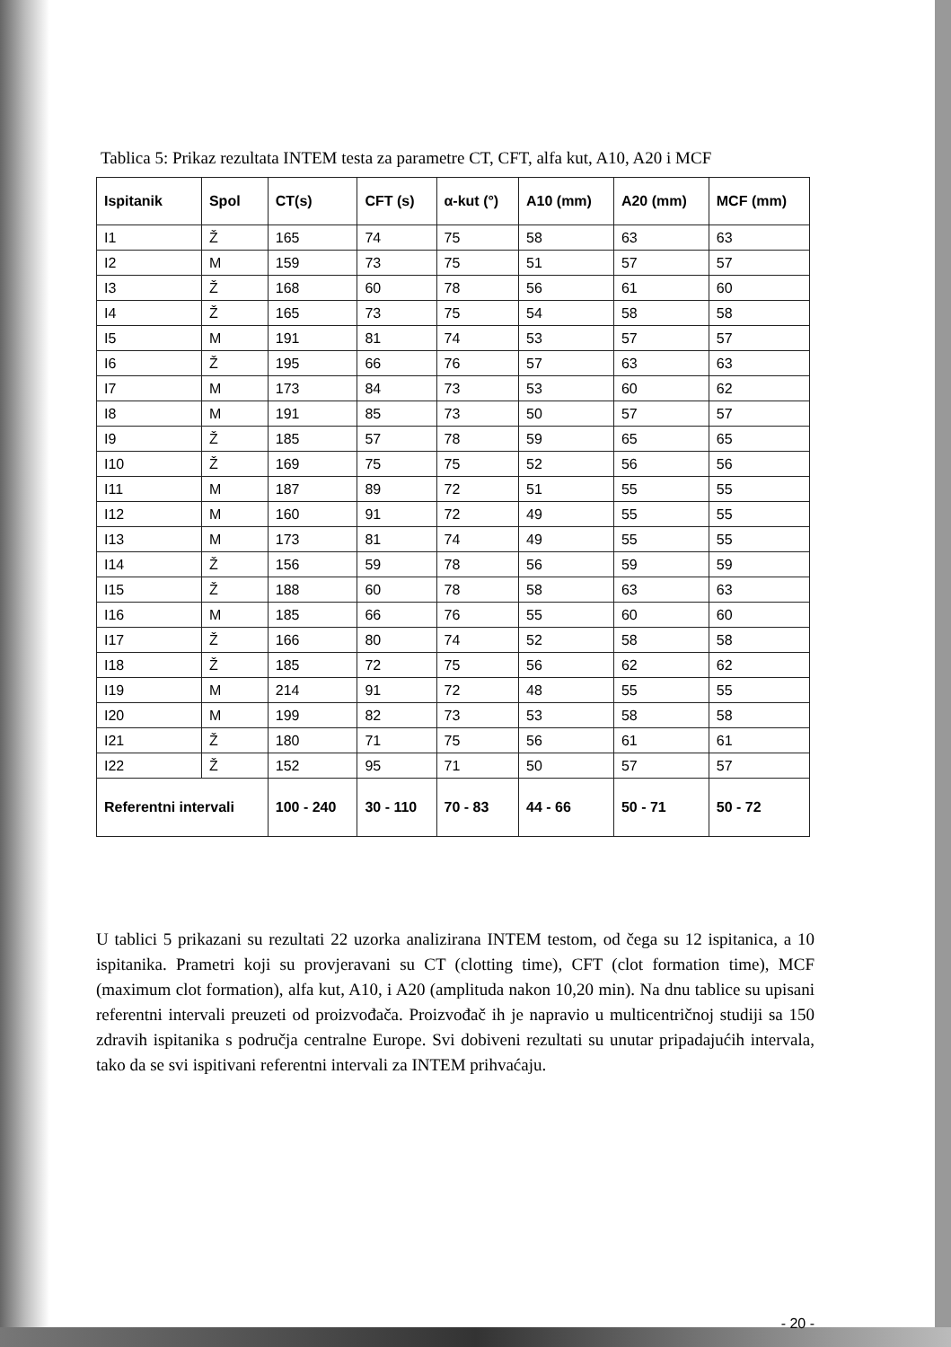Tablica 5: Prikaz rezultata INTEM testa za parametre CT, CFT, alfa kut, A10, A20 i MCF
| Ispitanik | Spol | CT(s) | CFT (s) | α-kut (°) | A10 (mm) | A20 (mm) | MCF (mm) |
| --- | --- | --- | --- | --- | --- | --- | --- |
| I1 | Ž | 165 | 74 | 75 | 58 | 63 | 63 |
| I2 | M | 159 | 73 | 75 | 51 | 57 | 57 |
| I3 | Ž | 168 | 60 | 78 | 56 | 61 | 60 |
| I4 | Ž | 165 | 73 | 75 | 54 | 58 | 58 |
| I5 | M | 191 | 81 | 74 | 53 | 57 | 57 |
| I6 | Ž | 195 | 66 | 76 | 57 | 63 | 63 |
| I7 | M | 173 | 84 | 73 | 53 | 60 | 62 |
| I8 | M | 191 | 85 | 73 | 50 | 57 | 57 |
| I9 | Ž | 185 | 57 | 78 | 59 | 65 | 65 |
| I10 | Ž | 169 | 75 | 75 | 52 | 56 | 56 |
| I11 | M | 187 | 89 | 72 | 51 | 55 | 55 |
| I12 | M | 160 | 91 | 72 | 49 | 55 | 55 |
| I13 | M | 173 | 81 | 74 | 49 | 55 | 55 |
| I14 | Ž | 156 | 59 | 78 | 56 | 59 | 59 |
| I15 | Ž | 188 | 60 | 78 | 58 | 63 | 63 |
| I16 | M | 185 | 66 | 76 | 55 | 60 | 60 |
| I17 | Ž | 166 | 80 | 74 | 52 | 58 | 58 |
| I18 | Ž | 185 | 72 | 75 | 56 | 62 | 62 |
| I19 | M | 214 | 91 | 72 | 48 | 55 | 55 |
| I20 | M | 199 | 82 | 73 | 53 | 58 | 58 |
| I21 | Ž | 180 | 71 | 75 | 56 | 61 | 61 |
| I22 | Ž | 152 | 95 | 71 | 50 | 57 | 57 |
| Referentni intervali | | 100 - 240 | 30 - 110 | 70 - 83 | 44 - 66 | 50 - 71 | 50 - 72 |
U tablici 5 prikazani su rezultati 22 uzorka analizirana INTEM testom, od čega su 12 ispitanica, a 10 ispitanika. Prametri koji su provjeravani su CT (clotting time), CFT (clot formation time), MCF (maximum clot formation), alfa kut, A10, i A20 (amplituda nakon 10,20 min). Na dnu tablice su upisani referentni intervali preuzeti od proizvođača. Proizvođač ih je napravio u multicentričnoj studiji sa 150 zdravih ispitanika s područja centralne Europe. Svi dobiveni rezultati su unutar pripadajućih intervala, tako da se svi ispitivani referentni intervali za INTEM prihvaćaju.
- 20 -